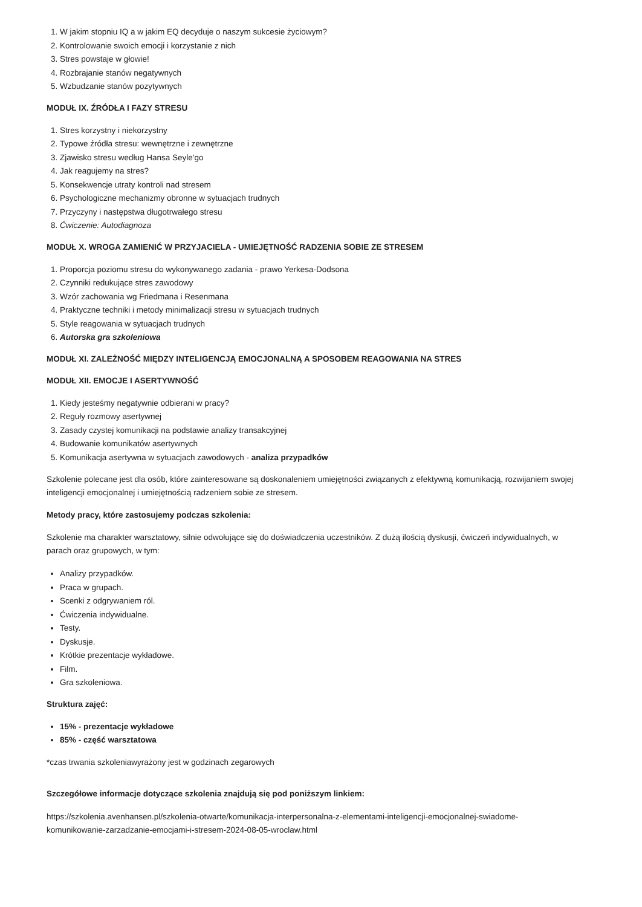1. W jakim stopniu IQ a w jakim EQ decyduje o naszym sukcesie życiowym?
2. Kontrolowanie swoich emocji i korzystanie z nich
3. Stres powstaje w głowie!
4. Rozbrajanie stanów negatywnych
5. Wzbudzanie stanów pozytywnych
MODUŁ IX. ŹRÓDŁA I FAZY STRESU
1. Stres korzystny i niekorzystny
2. Typowe źródła stresu: wewnętrzne i zewnętrzne
3. Zjawisko stresu według Hansa Seyle'go
4. Jak reagujemy na stres?
5. Konsekwencje utraty kontroli nad stresem
6. Psychologiczne mechanizmy obronne w sytuacjach trudnych
7. Przyczyny i następstwa długotrwałego stresu
8. Ćwiczenie: Autodiagnoza
MODUŁ X. WROGA ZAMIENIĆ W PRZYJACIELA - UMIEJĘTNOŚĆ RADZENIA SOBIE ZE STRESEM
1. Proporcja poziomu stresu do wykonywanego zadania - prawo Yerkesa-Dodsona
2. Czynniki redukujące stres zawodowy
3. Wzór zachowania wg Friedmana i Resenmana
4. Praktyczne techniki i metody minimalizacji stresu w sytuacjach trudnych
5. Style reagowania w sytuacjach trudnych
6. Autorska gra szkoleniowa
MODUŁ XI. ZALEŻNOŚĆ MIĘDZY INTELIGENCJĄ EMOCJONALNĄ A SPOSOBEM REAGOWANIA NA STRES
MODUŁ XII. EMOCJE I ASERTYWNOŚĆ
1. Kiedy jesteśmy negatywnie odbierani w pracy?
2. Reguły rozmowy asertywnej
3. Zasady czystej komunikacji na podstawie analizy transakcyjnej
4. Budowanie komunikatów asertywnych
5. Komunikacja asertywna w sytuacjach zawodowych - analiza przypadków
Szkolenie polecane jest dla osób, które zainteresowane są doskonaleniem umiejętności związanych z efektywną komunikacją, rozwijaniem swojej inteligencji emocjonalnej i umiejętnością radzeniem sobie ze stresem.
Metody pracy, które zastosujemy podczas szkolenia:
Szkolenie ma charakter warsztatowy, silnie odwołujące się do doświadczenia uczestników. Z dużą ilością dyskusji, ćwiczeń indywidualnych, w parach oraz grupowych, w tym:
Analizy przypadków.
Praca w grupach.
Scenki z odgrywaniem ról.
Ćwiczenia indywidualne.
Testy.
Dyskusje.
Krótkie prezentacje wykładowe.
Film.
Gra szkoleniowa.
Struktura zajęć:
15% - prezentacje wykładowe
85% - część warsztatowa
*czas trwania szkoleniawyrażony jest w godzinach zegarowych
Szczegółowe informacje dotyczące szkolenia znajdują się pod poniższym linkiem:
https://szkolenia.avenhansen.pl/szkolenia-otwarte/komunikacja-interpersonalna-z-elementami-inteligencji-emocjonalnej-swiadome-komunikowanie-zarzadzanie-emocjami-i-stresem-2024-08-05-wroclaw.html